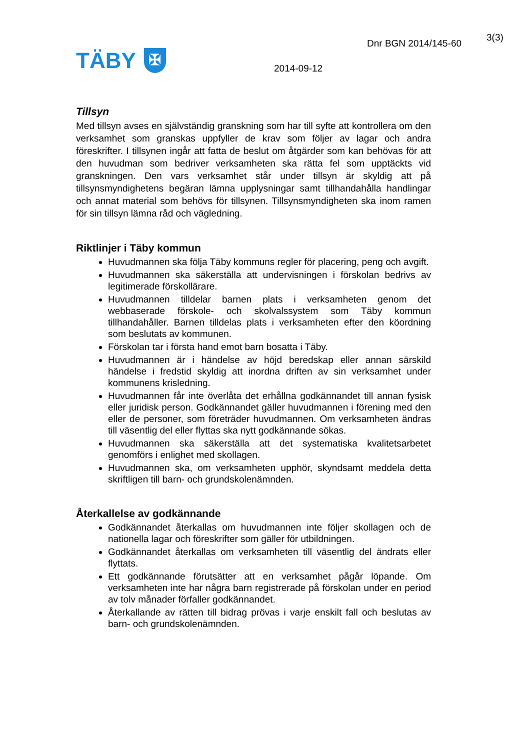TÄBY
✠
Dnr BGN 2014/145-60
3(3)
2014-09-12
Tillsyn
Med tillsyn avses en självständig granskning som har till syfte att kontrollera om den verksamhet som granskas uppfyller de krav som följer av lagar och andra föreskrifter. I tillsynen ingår att fatta de beslut om åtgärder som kan behövas för att den huvudman som bedriver verksamheten ska rätta fel som upptäckts vid granskningen. Den vars verksamhet står under tillsyn är skyldig att på tillsynsmyndighetens begäran lämna upplysningar samt tillhandahålla handlingar och annat material som behövs för tillsynen. Tillsynsmyndigheten ska inom ramen för sin tillsyn lämna råd och vägledning.
Riktlinjer i Täby kommun
Huvudmannen ska följa Täby kommuns regler för placering, peng och avgift.
Huvudmannen ska säkerställa att undervisningen i förskolan bedrivs av legitimerade förskollärare.
Huvudmannen tilldelar barnen plats i verksamheten genom det webbaserade förskole- och skolvalssystem som Täby kommun tillhandahåller. Barnen tilldelas plats i verksamheten efter den köordning som beslutats av kommunen.
Förskolan tar i första hand emot barn bosatta i Täby.
Huvudmannen är i händelse av höjd beredskap eller annan särskild händelse i fredstid skyldig att inordna driften av sin verksamhet under kommunens krisledning.
Huvudmannen får inte överlåta det erhållna godkännandet till annan fysisk eller juridisk person. Godkännandet gäller huvudmannen i förening med den eller de personer, som företräder huvudmannen. Om verksamheten ändras till väsentlig del eller flyttas ska nytt godkännande sökas.
Huvudmannen ska säkerställa att det systematiska kvalitetsarbetet genomförs i enlighet med skollagen.
Huvudmannen ska, om verksamheten upphör, skyndsamt meddela detta skriftligen till barn- och grundskolenämnden.
Återkallelse av godkännande
Godkännandet återkallas om huvudmannen inte följer skollagen och de nationella lagar och föreskrifter som gäller för utbildningen.
Godkännandet återkallas om verksamheten till väsentlig del ändrats eller flyttats.
Ett godkännande förutsätter att en verksamhet pågår löpande. Om verksamheten inte har några barn registrerade på förskolan under en period av tolv månader förfaller godkännandet.
Återkallande av rätten till bidrag prövas i varje enskilt fall och beslutas av barn- och grundskolenämnden.